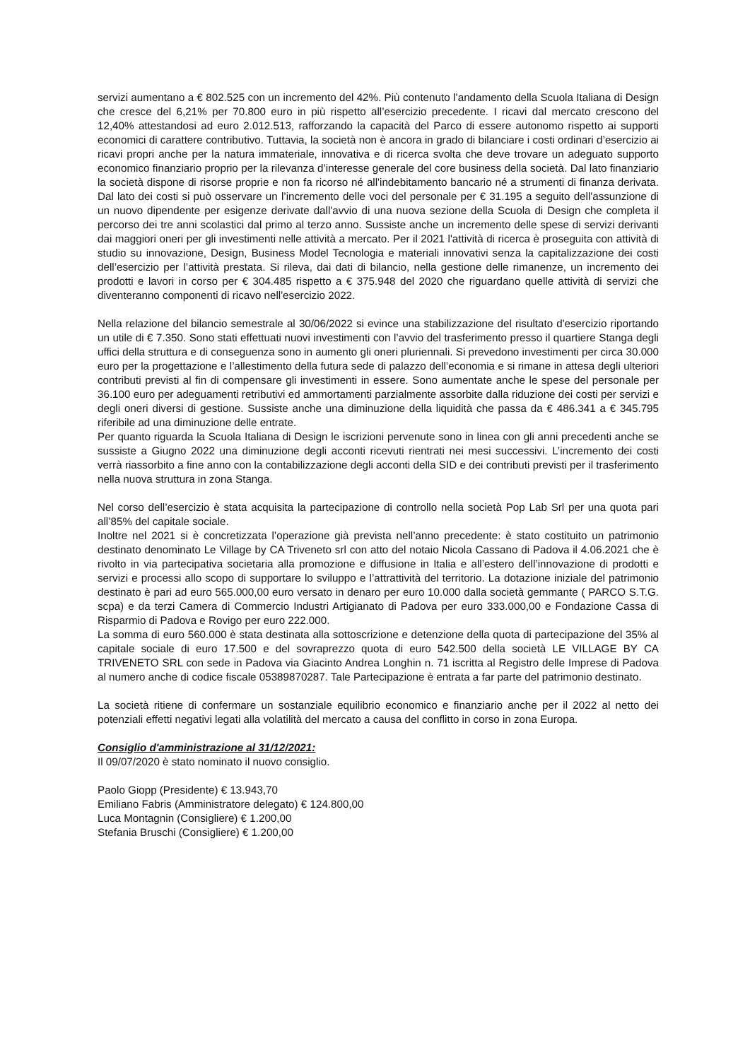servizi aumentano a € 802.525 con un incremento del 42%. Più contenuto l’andamento della Scuola Italiana di Design che cresce del 6,21% per 70.800 euro in più rispetto all’esercizio precedente. I ricavi dal mercato crescono del 12,40% attestandosi ad euro 2.012.513, rafforzando la capacità del Parco di essere autonomo rispetto ai supporti economici di carattere contributivo. Tuttavia, la società non è ancora in grado di bilanciare i costi ordinari d’esercizio ai ricavi propri anche per la natura immateriale, innovativa e di ricerca svolta che deve trovare un adeguato supporto economico finanziario proprio per la rilevanza d’interesse generale del core business della società. Dal lato finanziario la società dispone di risorse proprie e non fa ricorso né all'indebitamento bancario né a strumenti di finanza derivata. Dal lato dei costi si può osservare un l’incremento delle voci del personale per € 31.195 a seguito dell'assunzione di un nuovo dipendente per esigenze derivate dall'avvio di una nuova sezione della Scuola di Design che completa il percorso dei tre anni scolastici dal primo al terzo anno. Sussiste anche un incremento delle spese di servizi derivanti dai maggiori oneri per gli investimenti nelle attività a mercato. Per il 2021 l'attività di ricerca è proseguita con attività di studio su innovazione, Design, Business Model Tecnologia e materiali innovativi senza la capitalizzazione dei costi dell’esercizio per l’attività prestata. Si rileva, dai dati di bilancio, nella gestione delle rimanenze, un incremento dei prodotti e lavori in corso per € 304.485 rispetto a € 375.948 del 2020 che riguardano quelle attività di servizi che diventeranno componenti di ricavo nell'esercizio 2022.
Nella relazione del bilancio semestrale al 30/06/2022 si evince una stabilizzazione del risultato d'esercizio riportando un utile di € 7.350. Sono stati effettuati nuovi investimenti con l’avvio del trasferimento presso il quartiere Stanga degli uffici della struttura e di conseguenza sono in aumento gli oneri pluriennali. Si prevedono investimenti per circa 30.000 euro per la progettazione e l’allestimento della futura sede di palazzo dell’economia e si rimane in attesa degli ulteriori contributi previsti al fin di compensare gli investimenti in essere. Sono aumentate anche le spese del personale per 36.100 euro per adeguamenti retributivi ed ammortamenti parzialmente assorbite dalla riduzione dei costi per servizi e degli oneri diversi di gestione. Sussiste anche una diminuzione della liquidità che passa da € 486.341 a € 345.795 riferibile ad una diminuzione delle entrate.
Per quanto riguarda la Scuola Italiana di Design le iscrizioni pervenute sono in linea con gli anni precedenti anche se sussiste a Giugno 2022 una diminuzione degli acconti ricevuti rientrati nei mesi successivi. L’incremento dei costi verrà riassorbito a fine anno con la contabilizzazione degli acconti della SID e dei contributi previsti per il trasferimento nella nuova struttura in zona Stanga.
Nel corso dell’esercizio è stata acquisita la partecipazione di controllo nella società Pop Lab Srl per una quota pari all’85% del capitale sociale.
Inoltre nel 2021 si è concretizzata l’operazione già prevista nell’anno precedente: è stato costituito un patrimonio destinato denominato Le Village by CA Triveneto srl con atto del notaio Nicola Cassano di Padova il 4.06.2021 che è rivolto in via partecipativa societaria alla promozione e diffusione in Italia e all’estero dell’innovazione di prodotti e servizi e processi allo scopo di supportare lo sviluppo e l’attrattività del territorio. La dotazione iniziale del patrimonio destinato è pari ad euro 565.000,00 euro versato in denaro per euro 10.000 dalla società gemmante ( PARCO S.T.G. scpa) e da terzi Camera di Commercio Industri Artigianato di Padova per euro 333.000,00 e Fondazione Cassa di Risparmio di Padova e Rovigo per euro 222.000.
La somma di euro 560.000 è stata destinata alla sottoscrizione e detenzione della quota di partecipazione del 35% al capitale sociale di euro 17.500 e del sovraprezzo quota di euro 542.500 della società LE VILLAGE BY CA TRIVENETO SRL con sede in Padova via Giacinto Andrea Longhin n. 71 iscritta al Registro delle Imprese di Padova al numero anche di codice fiscale 05389870287. Tale Partecipazione è entrata a far parte del patrimonio destinato.
La società ritiene di confermare un sostanziale equilibrio economico e finanziario anche per il 2022 al netto dei potenziali effetti negativi legati alla volatilità del mercato a causa del conflitto in corso in zona Europa.
Consiglio d'amministrazione al 31/12/2021:
Il 09/07/2020 è stato nominato il nuovo consiglio.
Paolo Giopp (Presidente) € 13.943,70
Emiliano Fabris (Amministratore delegato) € 124.800,00
Luca Montagnin (Consigliere) € 1.200,00
Stefania Bruschi (Consigliere) € 1.200,00